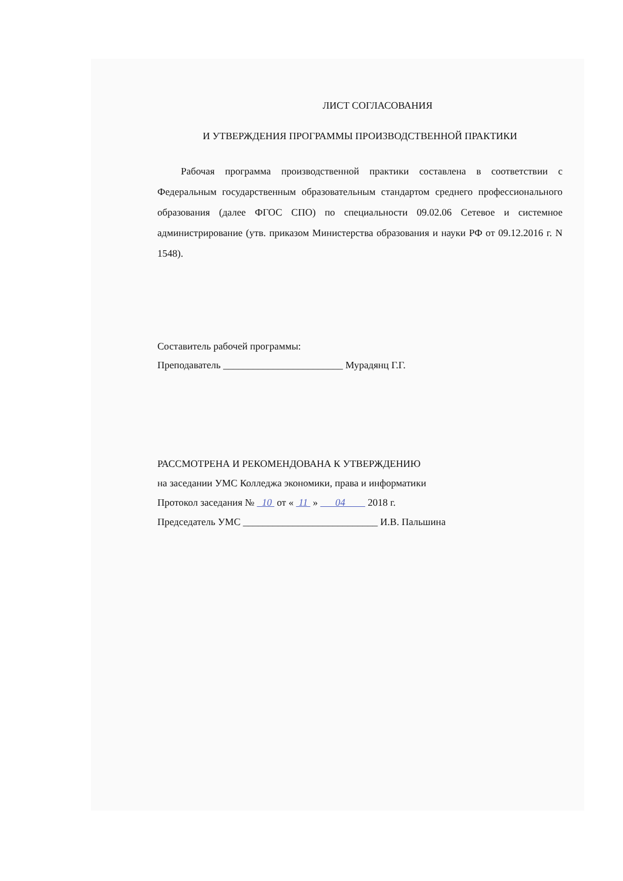ЛИСТ СОГЛАСОВАНИЯ
И УТВЕРЖДЕНИЯ ПРОГРАММЫ ПРОИЗВОДСТВЕННОЙ ПРАКТИКИ
Рабочая программа производственной практики составлена в соответствии с Федеральным государственным образовательным стандартом среднего профессионального образования (далее ФГОС СПО) по специальности 09.02.06 Сетевое и системное администрирование (утв. приказом Министерства образования и науки РФ от 09.12.2016 г. N 1548).
Составитель рабочей программы:
Преподаватель ________________________ Мурадянц Г.Г.
РАССМОТРЕНА И РЕКОМЕНДОВАНА К УТВЕРЖДЕНИЮ
на заседании УМС Колледжа экономики, права и информатики
Протокол заседания № 10 от « 11 » 04 2018 г.
Председатель УМС ___________________________ И.В. Пальшина